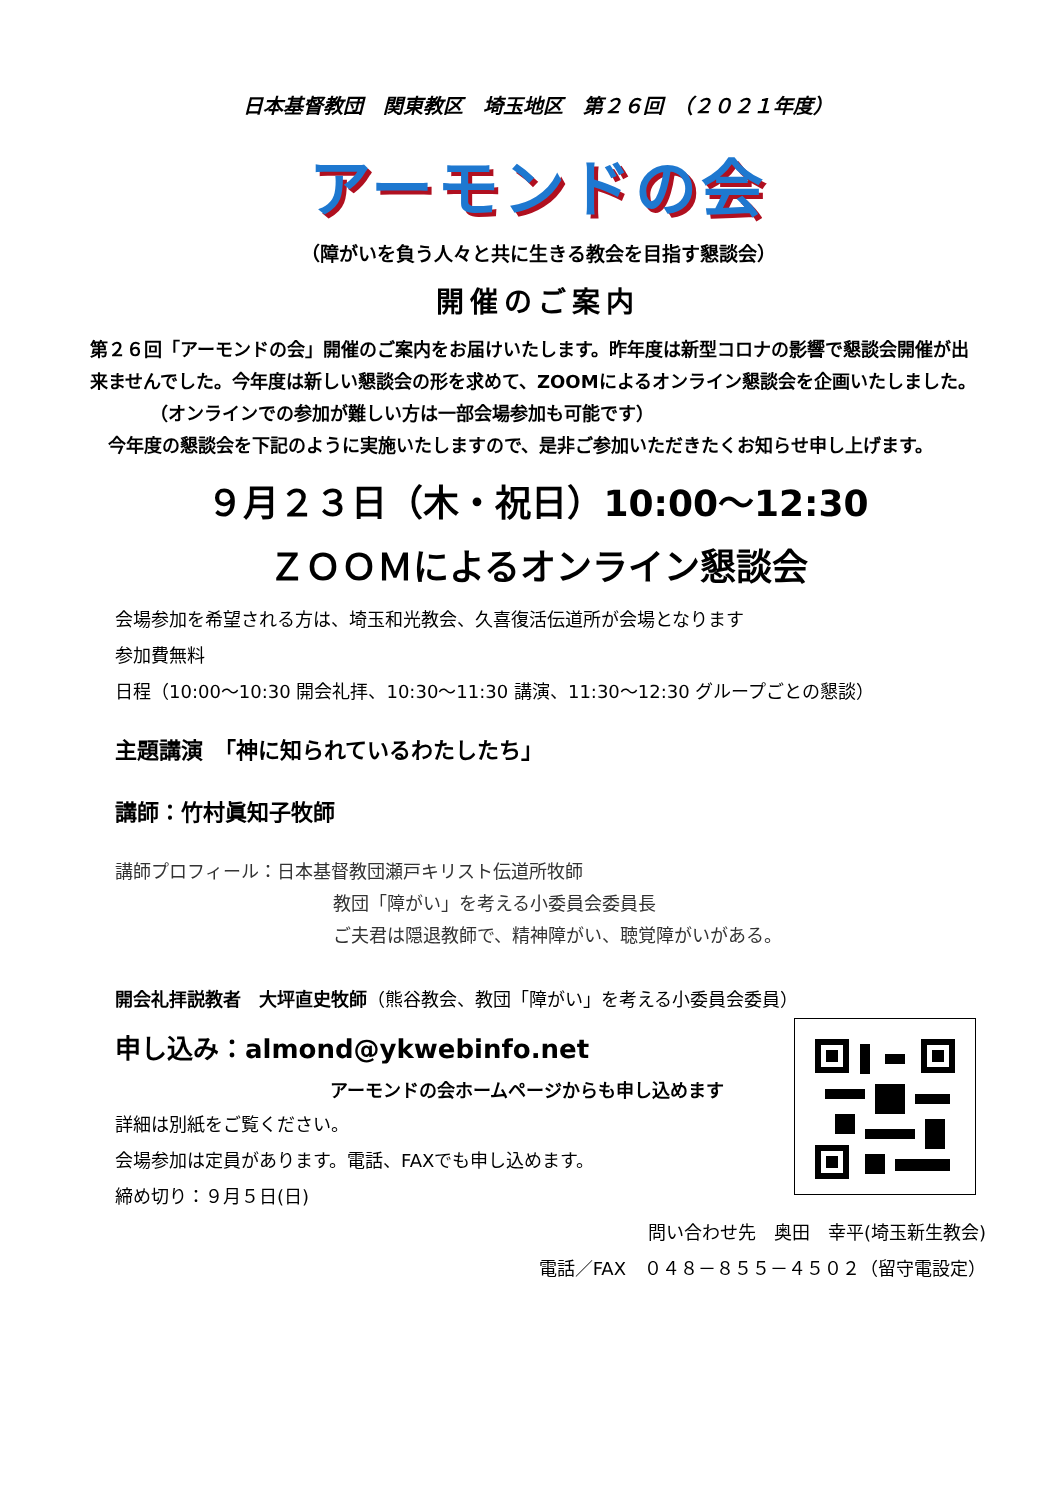日本基督教団　関東教区　埼玉地区　第２６回　（２０２１年度）
アーモンドの会
（障がいを負う人々と共に生きる教会を目指す懇談会）
開催のご案内
第２６回「アーモンドの会」開催のご案内をお届けいたします。昨年度は新型コロナの影響で懇談会開催が出来ませんでした。今年度は新しい懇談会の形を求めて、ZOOMによるオンライン懇談会を企画いたしました。
（オンラインでの参加が難しい方は一部会場参加も可能です）
　今年度の懇談会を下記のように実施いたしますので、是非ご参加いただきたくお知らせ申し上げます。
９月２３日（木・祝日）10:00～12:30
ＺＯＯＭによるオンライン懇談会
会場参加を希望される方は、埼玉和光教会、久喜復活伝道所が会場となります
参加費無料
日程（10:00～10:30 開会礼拝、10:30～11:30 講演、11:30～12:30 グループごとの懇談）
主題講演　「神に知られているわたしたち」
講師：竹村眞知子牧師
講師プロフィール：日本基督教団瀬戸キリスト伝道所牧師
教団「障がい」を考える小委員会委員長
ご夫君は隠退教師で、精神障がい、聴覚障がいがある。
開会礼拝説教者　大坪直史牧師（熊谷教会、教団「障がい」を考える小委員会委員）
申し込み：almond@ykwebinfo.net
アーモンドの会ホームページからも申し込めます
詳細は別紙をご覧ください。
会場参加は定員があります。電話、FAXでも申し込めます。
締め切り：９月５日(日)
問い合わせ先　奥田　幸平(埼玉新生教会)
電話／FAX　０４８－８５５－４５０２（留守電設定）